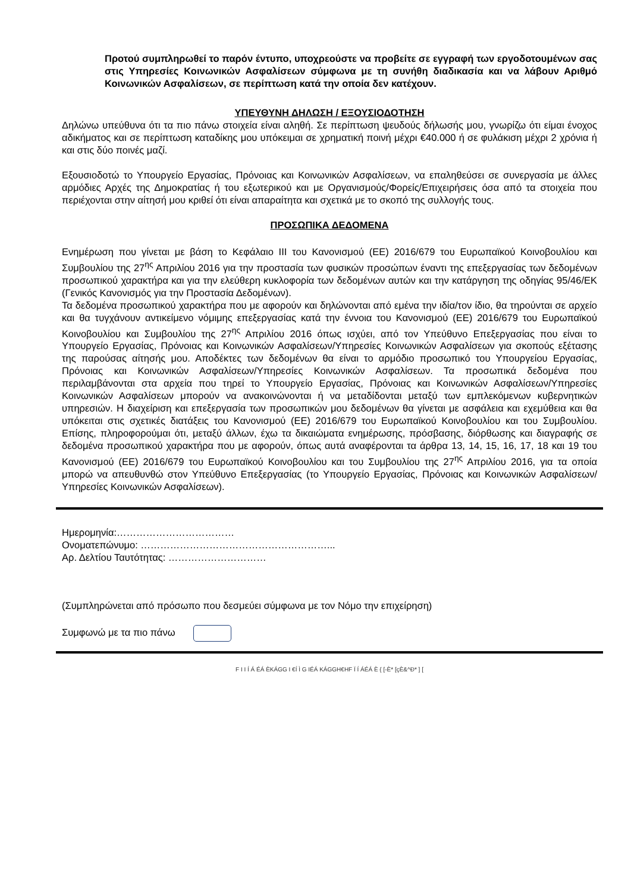Προτού συμπληρωθεί το παρόν έντυπο, υποχρεούστε να προβείτε σε εγγραφή των εργοδοτουμένων σας στις Υπηρεσίες Κοινωνικών Ασφαλίσεων σύμφωνα με τη συνήθη διαδικασία και να λάβουν Αριθμό Κοινωνικών Ασφαλίσεων, σε περίπτωση κατά την οποία δεν κατέχουν.
ΥΠΕΥΘΥΝΗ ΔΗΛΩΣΗ / ΕΞΟΥΣΙΟΔΟΤΗΣΗ
Δηλώνω υπεύθυνα ότι τα πιο πάνω στοιχεία είναι αληθή. Σε περίπτωση ψευδούς δήλωσής μου, γνωρίζω ότι είμαι ένοχος αδικήματος και σε περίπτωση καταδίκης μου υπόκειμαι σε χρηματική ποινή μέχρι €40.000 ή σε φυλάκιση μέχρι 2 χρόνια ή και στις δύο ποινές μαζί.
Εξουσιοδοτώ το Υπουργείο Εργασίας, Πρόνοιας και Κοινωνικών Ασφαλίσεων, να επαληθεύσει σε συνεργασία με άλλες αρμόδιες Αρχές της Δημοκρατίας ή του εξωτερικού και με Οργανισμούς/Φορείς/Επιχειρήσεις όσα από τα στοιχεία που περιέχονται στην αίτησή μου κριθεί ότι είναι απαραίτητα και σχετικά με το σκοπό της συλλογής τους.
ΠΡΟΣΩΠΙΚΑ ΔΕΔΟΜΕΝΑ
Ενημέρωση που γίνεται με βάση το Κεφάλαιο ΙΙΙ του Κανονισμού (ΕΕ) 2016/679 του Ευρωπαϊκού Κοινοβουλίου και Συμβουλίου της 27<sup>ης</sup> Απριλίου 2016 για την προστασία των φυσικών προσώπων έναντι της επεξεργασίας των δεδομένων προσωπικού χαρακτήρα και για την ελεύθερη κυκλοφορία των δεδομένων αυτών και την κατάργηση της οδηγίας 95/46/ΕΚ (Γενικός Κανονισμός για την Προστασία Δεδομένων).
Τα δεδομένα προσωπικού χαρακτήρα που με αφορούν και δηλώνονται από εμένα την ιδία/τον ίδιο, θα τηρούνται σε αρχείο και θα τυγχάνουν αντικείμενο νόμιμης επεξεργασίας κατά την έννοια του Κανονισμού (ΕΕ) 2016/679 του Ευρωπαϊκού Κοινοβουλίου και Συμβουλίου της 27<sup>ης</sup> Απριλίου 2016 όπως ισχύει, από τον Υπεύθυνο Επεξεργασίας που είναι το Υπουργείο Εργασίας, Πρόνοιας και Κοινωνικών Ασφαλίσεων/Υπηρεσίες Κοινωνικών Ασφαλίσεων για σκοπούς εξέτασης της παρούσας αίτησής μου. Αποδέκτες των δεδομένων θα είναι το αρμόδιο προσωπικό του Υπουργείου Εργασίας, Πρόνοιας και Κοινωνικών Ασφαλίσεων/Υπηρεσίες Κοινωνικών Ασφαλίσεων. Τα προσωπικά δεδομένα που περιλαμβάνονται στα αρχεία που τηρεί το Υπουργείο Εργασίας, Πρόνοιας και Κοινωνικών Ασφαλίσεων/Υπηρεσίες Κοινωνικών Ασφαλίσεων μπορούν να ανακοινώνονται ή να μεταδίδονται μεταξύ των εμπλεκόμενων κυβερνητικών υπηρεσιών. Η διαχείριση και επεξεργασία των προσωπικών μου δεδομένων θα γίνεται με ασφάλεια και εχεμύθεια και θα υπόκειται στις σχετικές διατάξεις του Κανονισμού (ΕΕ) 2016/679 του Ευρωπαϊκού Κοινοβουλίου και του Συμβουλίου. Επίσης, πληροφορούμαι ότι, μεταξύ άλλων, έχω τα δικαιώματα ενημέρωσης, πρόσβασης, διόρθωσης και διαγραφής σε δεδομένα προσωπικού χαρακτήρα που με αφορούν, όπως αυτά αναφέρονται τα άρθρα 13, 14, 15, 16, 17, 18 και 19 του Κανονισμού (ΕΕ) 2016/679 του Ευρωπαϊκού Κοινοβουλίου και του Συμβουλίου της 27<sup>ης</sup> Απριλίου 2016, για τα οποία μπορώ να απευθυνθώ στον Υπεύθυνο Επεξεργασίας (το Υπουργείο Εργασίας, Πρόνοιας και Κοινωνικών Ασφαλίσεων/Υπηρεσίες Κοινωνικών Ασφαλίσεων).
Ημερομηνία:………………………………
Ονοματεπώνυμο: …………………………………………………...
Αρ. Δελτίου Ταυτότητας: …………………………
(Συμπληρώνεται από πρόσωπο που δεσμεύει σύμφωνα με τον Νόμο την επιχείρηση)
Συμφωνώ με τα πιο πάνω
F I I Í Á ÉÁ ÈKÁGG I €Í Ì G IÉÁ KÁGGH€HF Ï Í ÁÉÁ È { [-È* [çÈ&^Ð* ] [